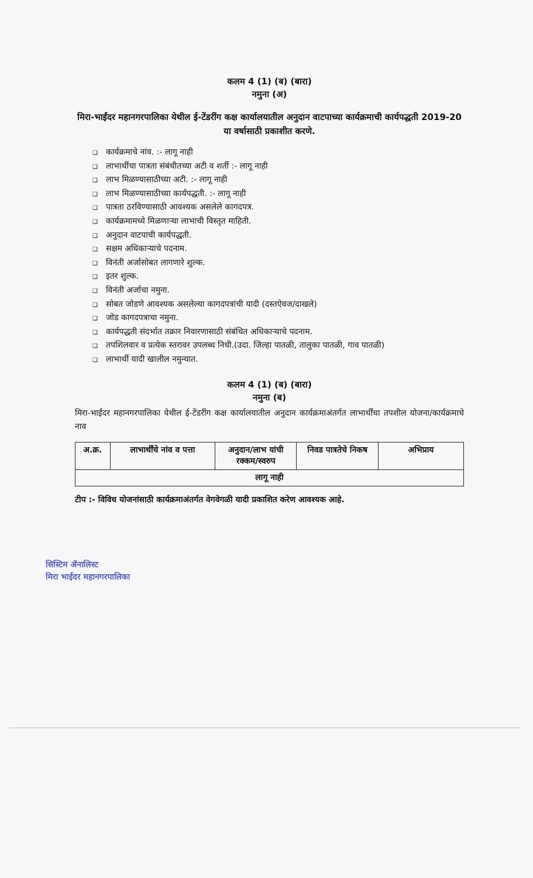कलम 4 (1) (ब) (बारा)
नमुना (अ)
मिरा-भाईंदर महानगरपालिका येथील ई-टेंडरींग कक्ष कार्यालयातील अनुदान वाटपाच्या कार्यक्रमाची कार्यपद्धती 2019-20 या वर्षासाठी प्रकाशीत करणे.
❑ कार्यक्रमाचे नांव. :- लागू नाही
❑ लाभार्थीचा पात्रता संबंधीतच्या अटी व शर्ती :- लागू नाही
❑ लाभ मिळण्यासाठीच्या अटी. :- लागू नाही
❑ लाभ मिळण्यासाठीच्या कार्यपद्धती. :- लागू नाही
❑ पात्रता ठरविण्यासाठी आवश्यक असलेले कागदपत्र.
❑ कार्यक्रमामध्ये मिळणाऱ्या लाभाची विस्तृत माहिती.
❑ अनुदान वाटपाची कार्यपद्धती.
❑ सक्षम अधिकाऱ्याचे पदनाम.
❑ विनंती अर्जासोबत लागणारे शुल्क.
❑ इतर शुल्क.
❑ विनंती अर्जाचा नमुना.
❑ सोबत जोडणे आवश्यक असलेल्या कागदपत्रांची यादी (दस्तऐवज/दाखले)
❑ जोड कागदपत्राचा नमुना.
❑ कार्यपद्धती संदर्भात तक्रार निवारणासाठी संबंधित अधिकाऱ्याचे पदनाम.
❑ तपशिलवार व प्रत्येक स्तरावर उपलब्ध निधी.(उदा. जिल्हा पातळी, तालुका पातळी, गाव पातळी)
❑ लाभार्थी यादी खालील नमुन्यात.
कलम 4 (1) (ब) (बारा)
नमुना (ब)
मिरा-भाईंदर महानगरपालिका येथील ई-टेंडरींग कक्ष कार्यालयातील अनुदान कार्यक्रमाअंतर्गत लाभार्थींचा तपशील योजना/कार्यक्रमाचे नाव
| अ.क्र. | लाभार्थींचे नांव व पत्ता | अनुदान/लाभ यांची रक्कम/स्वरुप | निवड पात्रतेचे निकष | अभिप्राय |
| --- | --- | --- | --- | --- |
| लागू नाही | | | | |
टीप :- विविध योजनांसाठी कार्यक्रमाअंतर्गत वेगवेगळी यादी प्रकाशित करेण आवश्यक आहे.
सिस्टिम ॲनालिस्ट
मिरा भाईंदर महानगरपालिका